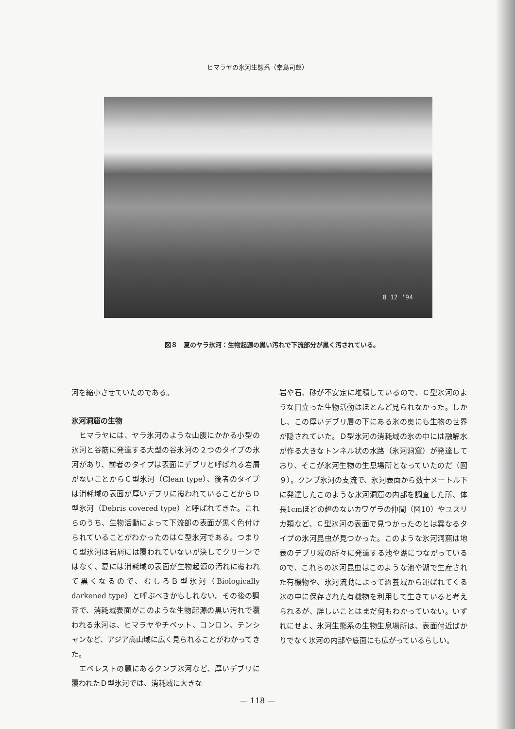ヒマラヤの氷河生態系（幸島司郎）
8 12 '94
図８　夏のヤラ氷河：生物起源の黒い汚れで下流部分が黒く汚されている。
河を縮小させていたのである。
氷河洞窟の生物
　ヒマラヤには、ヤラ氷河のような山腹にかかる小型の氷河と谷筋に発達する大型の谷氷河の２つのタイプの氷河があり、前者のタイプは表面にデブリと呼ばれる岩屑がないことからＣ型氷河（Clean type）、後者のタイプは消耗域の表面が厚いデブリに覆われていることからＤ型氷河（Debris covered type）と呼ばれてきた。これらのうち、生物活動によって下流部の表面が黒く色付けられていることがわかったのはＣ型氷河である。つまりＣ型氷河は岩屑には覆われていないが決してクリーンではなく、夏には消耗域の表面が生物起源の汚れに覆われて黒くなるので、むしろＢ型氷河（Biologically darkened type）と呼ぶべきかもしれない。その後の調査で、消耗域表面がこのような生物起源の黒い汚れで覆われる氷河は、ヒマラヤやチベット、コンロン、テンシャンなど、アジア高山域に広く見られることがわかってきた。
　エベレストの麓にあるクンブ氷河など、厚いデブリに覆われたＤ型氷河では、消耗域に大きな
岩や石、砂が不安定に堆積しているので、Ｃ型氷河のような目立った生物活動はほとんど見られなかった。しかし、この厚いデブリ層の下にある氷の奥にも生物の世界が隠されていた。Ｄ型氷河の消耗域の氷の中には融解水が作る大きなトンネル状の水路（氷河洞窟）が発達しており、そこが氷河生物の生息場所となっていたのだ（図９）。クンブ氷河の支流で、氷河表面から数十メートル下に発達したこのような氷河洞窟の内部を調査した所、体長1cmほどの翅のないカワゲラの仲間（図10）やユスリカ類など、Ｃ型氷河の表面で見つかったのとは異なるタイプの氷河昆虫が見つかった。このような氷河洞窟は地表のデブリ域の所々に発達する池や湖につながっているので、これらの氷河昆虫はこのような池や湖で生産された有機物や、氷河流動によって涵養域から運ばれてくる氷の中に保存された有機物を利用して生きていると考えられるが、詳しいことはまだ何もわかっていない。いずれにせよ、氷河生態系の生物生息場所は、表面付近ばかりでなく氷河の内部や底面にも広がっているらしい。
— 118 —